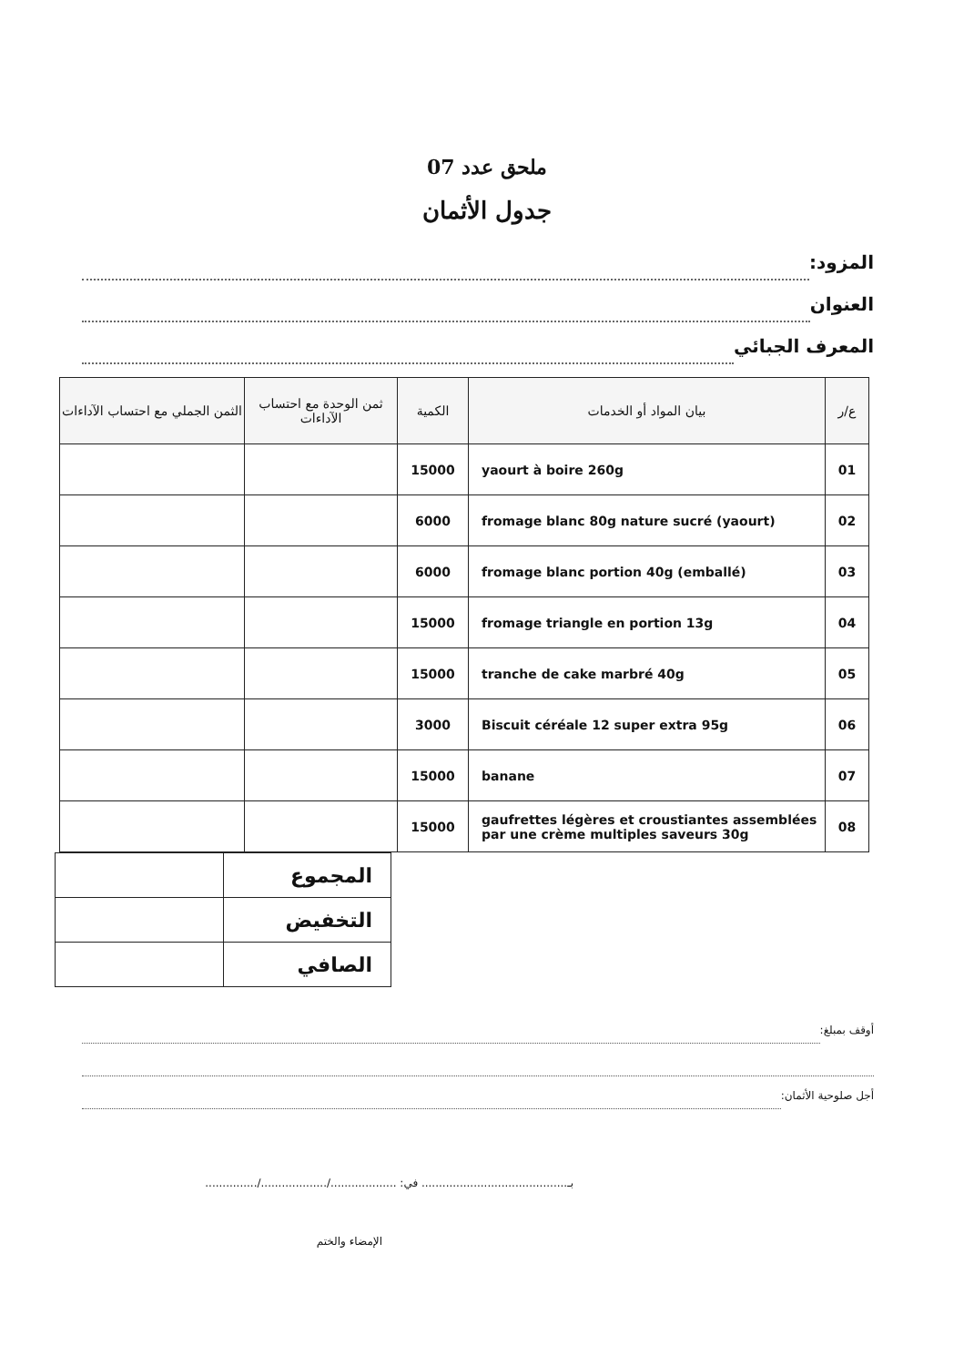ملحق عدد 07
جدول الأثمان
المزود:
العنوان
المعرف الجبائي
| ع/ر | بيان المواد أو الخدمات | الكمية | ثمن الوحدة مع احتساب الآداءات | الثمن الجملي مع احتساب الآداءات |
| --- | --- | --- | --- | --- |
| 01 | yaourt à boire 260g | 15000 | | |
| 02 | fromage blanc 80g nature sucré (yaourt) | 6000 | | |
| 03 | fromage blanc portion 40g (emballé) | 6000 | | |
| 04 | fromage triangle en portion 13g | 15000 | | |
| 05 | tranche de cake marbré 40g | 15000 | | |
| 06 | Biscuit céréale 12 super extra 95g | 3000 | | |
| 07 | banane | 15000 | | |
| 08 | gaufrettes légères et croustiantes assemblées par une crème multiples saveurs 30g | 15000 | | |
| المجموع | |
| التخفيض | |
| الصافي | |
أوقف بمبلغ:
أجل صلوحية الأثمان:
بـ.......................................... في: .................../.................../...............
الإمضاء والختم